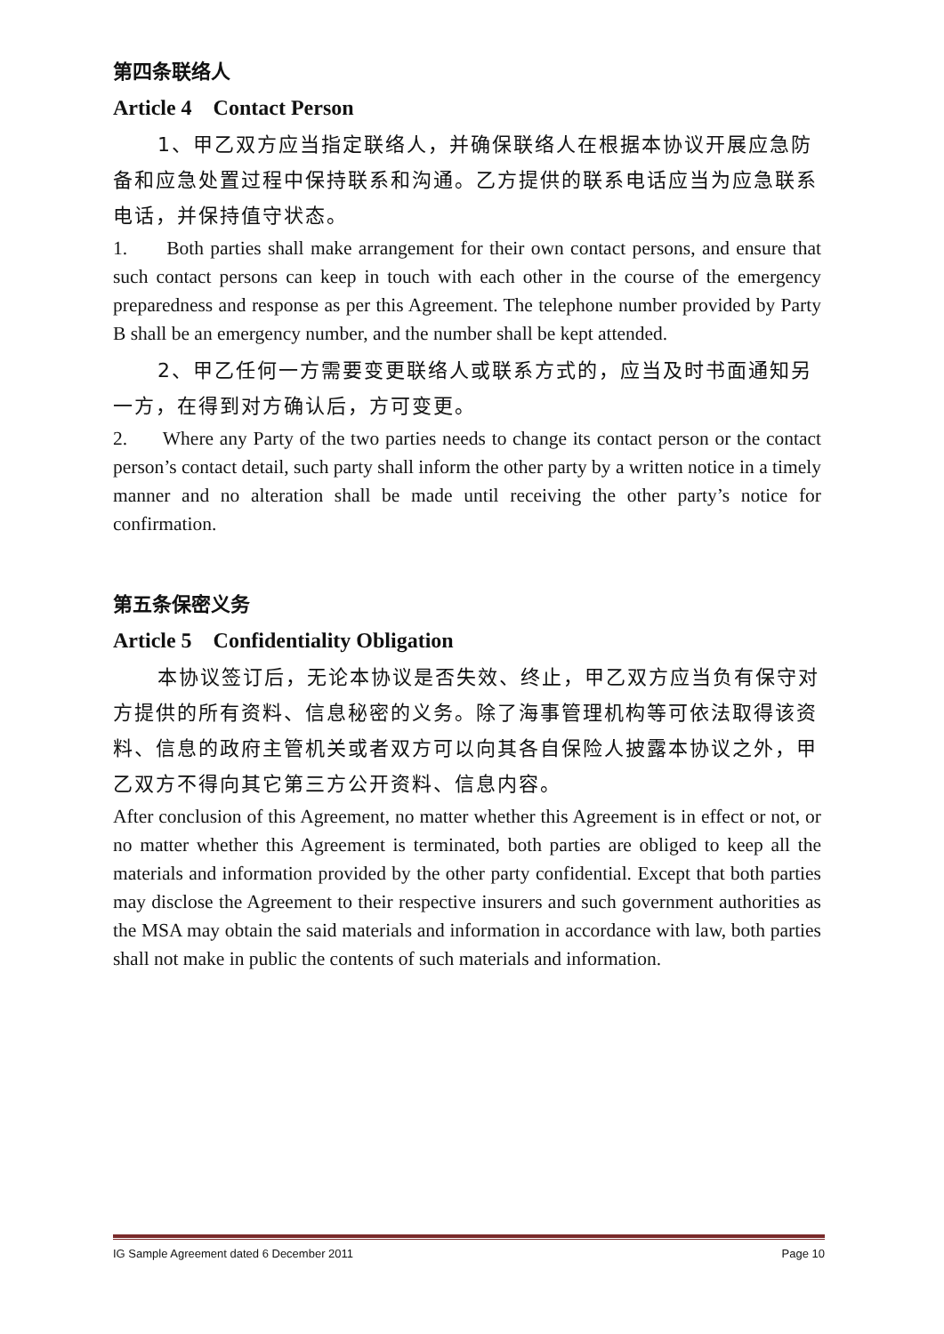第四条联络人
Article 4 Contact Person
1、甲乙双方应当指定联络人，并确保联络人在根据本协议开展应急防备和应急处置过程中保持联系和沟通。乙方提供的联系电话应当为应急联系电话，并保持值守状态。
1. Both parties shall make arrangement for their own contact persons, and ensure that such contact persons can keep in touch with each other in the course of the emergency preparedness and response as per this Agreement. The telephone number provided by Party B shall be an emergency number, and the number shall be kept attended.
2、甲乙任何一方需要变更联络人或联系方式的，应当及时书面通知另一方，在得到对方确认后，方可变更。
2. Where any Party of the two parties needs to change its contact person or the contact person’s contact detail, such party shall inform the other party by a written notice in a timely manner and no alteration shall be made until receiving the other party’s notice for confirmation.
第五条保密义务
Article 5 Confidentiality Obligation
本协议签订后，无论本协议是否失效、终止，甲乙双方应当负有保守对方提供的所有资料、信息秘密的义务。除了海事管理机构等可依法取得该资料、信息的政府主管机关或者双方可以向其各自保险人披露本协议之外，甲乙双方不得向其它第三方公开资料、信息内容。
After conclusion of this Agreement, no matter whether this Agreement is in effect or not, or no matter whether this Agreement is terminated, both parties are obliged to keep all the materials and information provided by the other party confidential. Except that both parties may disclose the Agreement to their respective insurers and such government authorities as the MSA may obtain the said materials and information in accordance with law, both parties shall not make in public the contents of such materials and information.
IG Sample Agreement dated 6 December 2011 Page 10